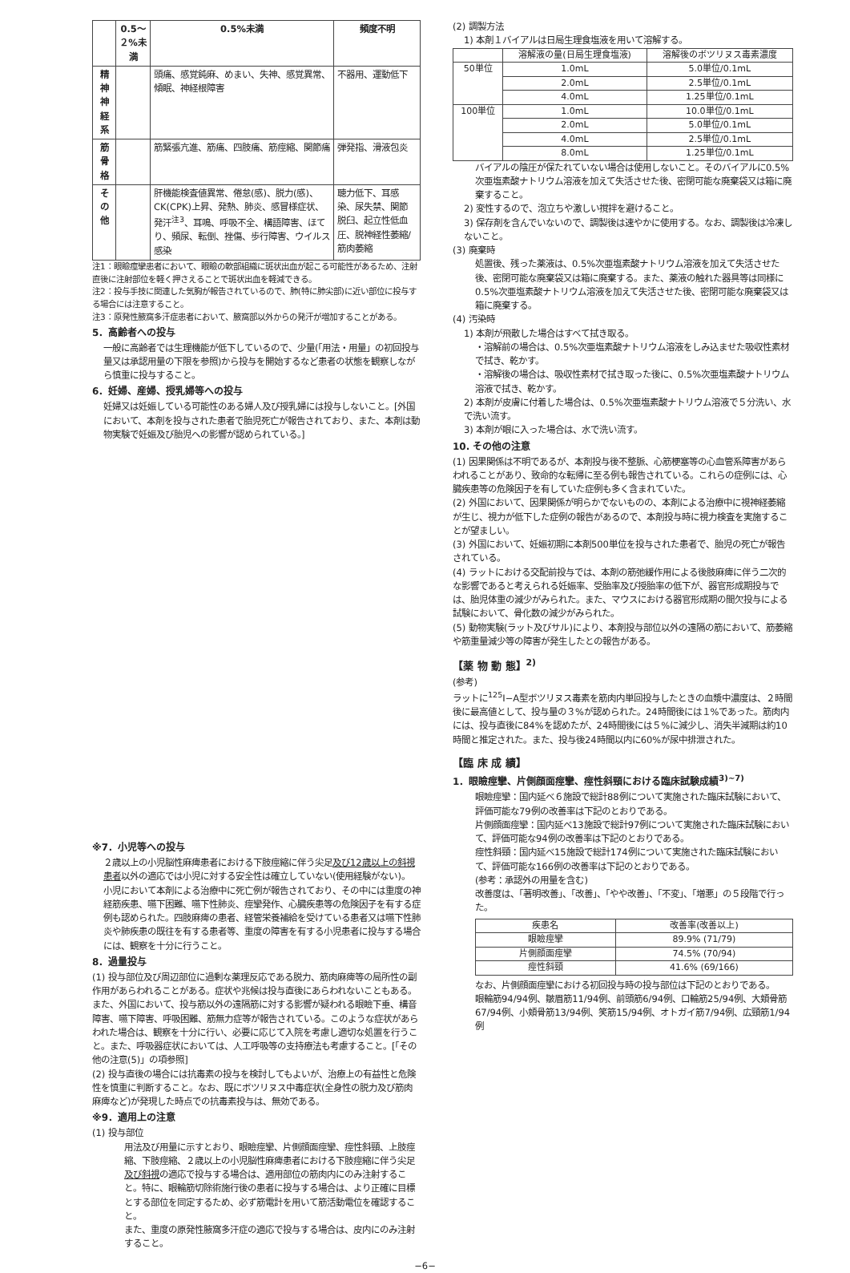| | 0.5～２%未満 | 0.5%未満 | 頻度不明 |
| --- | --- | --- | --- |
| 精神神経系 | | 頭痛、感覚鈍麻、めまい、失神、感覚異常、傾眠、神経根障害 | 不器用、運動低下 |
| 筋骨格 | | 筋緊張亢進、筋痛、四肢痛、筋痙縮、関節痛 | 弾発指、滑液包炎 |
| その他 | | 肝機能検査値異常、倦怠(感)、脱力(感)、CK(CPK)上昇、発熱、肺炎、感冒様症状、発汗<sup>注3</sup>、耳鳴、呼吸不全、構語障害、ほてり、頻尿、転倒、挫傷、歩行障害、ウイルス感染 | 聴力低下、耳感染、尿失禁、関節脱臼、起立性低血圧、脱神経性萎縮/筋肉萎縮 |
注1：眼瞼痙攣患者において、眼瞼の軟部組織に斑状出血が起こる可能性があるため、注射直後に注射部位を軽く押さえることで斑状出血を軽減できる。
注2：投与手技に関連した気胸が報告されているので、肺(特に肺尖部)に近い部位に投与する場合には注意すること。
注3：原発性腋窩多汗症患者において、腋窩部以外からの発汗が増加することがある。
5．高齢者への投与
一般に高齢者では生理機能が低下しているので、少量(「用法・用量」の初回投与量又は承認用量の下限を参照)から投与を開始するなど患者の状態を観察しながら慎重に投与すること。
6．妊婦、産婦、授乳婦等への投与
妊婦又は妊娠している可能性のある婦人及び授乳婦には投与しないこと。[外国において、本剤を投与された患者で胎児死亡が報告されており、また、本剤は動物実験で妊娠及び胎児への影響が認められている。]
※7．小児等への投与
２歳以上の小児脳性麻痺患者における下肢痙縮に伴う尖足及び12歳以上の斜視患者以外の適応では小児に対する安全性は確立していない(使用経験がない)。
小児において本剤による治療中に死亡例が報告されており、その中には重度の神経筋疾患、嚥下困難、嚥下性肺炎、痙攣発作、心臓疾患等の危険因子を有する症例も認められた。四肢麻痺の患者、経管栄養補給を受けている患者又は嚥下性肺炎や肺疾患の既往を有する患者等、重度の障害を有する小児患者に投与する場合には、観察を十分に行うこと。
8．過量投与
(1) 投与部位及び周辺部位に過剰な薬理反応である脱力、筋肉麻痺等の局所性の副作用があらわれることがある。症状や兆候は投与直後にあらわれないこともある。また、外国において、投与筋以外の遠隔筋に対する影響が疑われる眼瞼下垂、構音障害、嚥下障害、呼吸困難、筋無力症等が報告されている。このような症状があらわれた場合は、観察を十分に行い、必要に応じて入院を考慮し適切な処置を行うこと。また、呼吸器症状においては、人工呼吸等の支持療法も考慮すること。[「その他の注意(5)」の項参照]
(2) 投与直後の場合には抗毒素の投与を検討してもよいが、治療上の有益性と危険性を慎重に判断すること。なお、既にボツリヌス中毒症状(全身性の脱力及び筋肉麻痺など)が発現した時点での抗毒素投与は、無効である。
※9．適用上の注意
(1) 投与部位
用法及び用量に示すとおり、眼瞼痙攣、片側顔面痙攣、痙性斜頸、上肢痙縮、下肢痙縮、２歳以上の小児脳性麻痺患者における下肢痙縮に伴う尖足及び斜視の適応で投与する場合は、適用部位の筋肉内にのみ注射すること。特に、眼輪筋切除術施行後の患者に投与する場合は、より正確に目標とする部位を同定するため、必ず筋電計を用いて筋活動電位を確認すること。
また、重度の原発性腋窩多汗症の適応で投与する場合は、皮内にのみ注射すること。
(2) 調製方法
1) 本剤１バイアルは日局生理食塩液を用いて溶解する。
| | 溶解液の量(日局生理食塩液) | 溶解後のボツリヌス毒素濃度 |
| --- | --- | --- |
| 50単位 | 1.0mL | 5.0単位/0.1mL |
| | 2.0mL | 2.5単位/0.1mL |
| | 4.0mL | 1.25単位/0.1mL |
| 100単位 | 1.0mL | 10.0単位/0.1mL |
| | 2.0mL | 5.0単位/0.1mL |
| | 4.0mL | 2.5単位/0.1mL |
| | 8.0mL | 1.25単位/0.1mL |
バイアルの陰圧が保たれていない場合は使用しないこと。そのバイアルに0.5%次亜塩素酸ナトリウム溶液を加えて失活させた後、密閉可能な廃棄袋又は箱に廃棄すること。
2) 変性するので、泡立ちや激しい撹拌を避けること。
3) 保存剤を含んでいないので、調製後は速やかに使用する。なお、調製後は冷凍しないこと。
(3) 廃棄時
処置後、残った薬液は、0.5%次亜塩素酸ナトリウム溶液を加えて失活させた後、密閉可能な廃棄袋又は箱に廃棄する。また、薬液の触れた器具等は同様に0.5%次亜塩素酸ナトリウム溶液を加えて失活させた後、密閉可能な廃棄袋又は箱に廃棄する。
(4) 汚染時
1) 本剤が飛散した場合はすべて拭き取る。
・溶解前の場合は、0.5%次亜塩素酸ナトリウム溶液をしみ込ませた吸収性素材で拭き、乾かす。
・溶解後の場合は、吸収性素材で拭き取った後に、0.5%次亜塩素酸ナトリウム溶液で拭き、乾かす。
2) 本剤が皮膚に付着した場合は、0.5%次亜塩素酸ナトリウム溶液で５分洗い、水で洗い流す。
3) 本剤が眼に入った場合は、水で洗い流す。
10. その他の注意
(1) 因果関係は不明であるが、本剤投与後不整脈、心筋梗塞等の心血管系障害があらわれることがあり、致命的な転帰に至る例も報告されている。これらの症例には、心臓疾患等の危険因子を有していた症例も多く含まれていた。
(2) 外国において、因果関係が明らかでないものの、本剤による治療中に視神経萎縮が生じ、視力が低下した症例の報告があるので、本剤投与時に視力検査を実施することが望ましい。
(3) 外国において、妊娠初期に本剤500単位を投与された患者で、胎児の死亡が報告されている。
(4) ラットにおける交配前投与では、本剤の筋弛緩作用による後肢麻痺に伴う二次的な影響であると考えられる妊娠率、受胎率及び授胎率の低下が、器官形成期投与では、胎児体重の減少がみられた。また、マウスにおける器官形成期の間欠投与による試験において、骨化数の減少がみられた。
(5) 動物実験(ラット及びサル)により、本剤投与部位以外の遠隔の筋において、筋萎縮や筋重量減少等の障害が発生したとの報告がある。
【薬 物 動 態】<sup>2)</sup>
(参考)
ラットに<sup>125</sup>I−A型ボツリヌス毒素を筋肉内単回投与したときの血漿中濃度は、２時間後に最高値として、投与量の３%が認められた。24時間後には１%であった。筋肉内には、投与直後に84%を認めたが、24時間後には５%に減少し、消失半減期は約10時間と推定された。また、投与後24時間以内に60%が尿中排泄された。
【臨 床 成 績】
1．眼瞼痙攣、片側顔面痙攣、痙性斜頸における臨床試験成績<sup>3)~7)</sup>
眼瞼痙攣：国内延べ６施設で総計88例について実施された臨床試験において、評価可能な79例の改善率は下記のとおりである。
片側顔面痙攣：国内延べ13施設で総計97例について実施された臨床試験において、評価可能な94例の改善率は下記のとおりである。
痙性斜頸：国内延べ15施設で総計174例について実施された臨床試験において、評価可能な166例の改善率は下記のとおりである。
(参考：承認外の用量を含む)
改善度は、「著明改善」、「改善」、「やや改善」、「不変」、「増悪」の５段階で行った。
| 疾患名 | 改善率(改善以上) |
| --- | --- |
| 眼瞼痙攣 | 89.9% (71/79) |
| 片側顔面痙攣 | 74.5% (70/94) |
| 痙性斜頸 | 41.6% (69/166) |
なお、片側顔面痙攣における初回投与時の投与部位は下記のとおりである。
眼輪筋94/94例、皺眉筋11/94例、前頭筋6/94例、口輪筋25/94例、大頬骨筋67/94例、小頬骨筋13/94例、笑筋15/94例、オトガイ筋7/94例、広頸筋1/94例
−6−